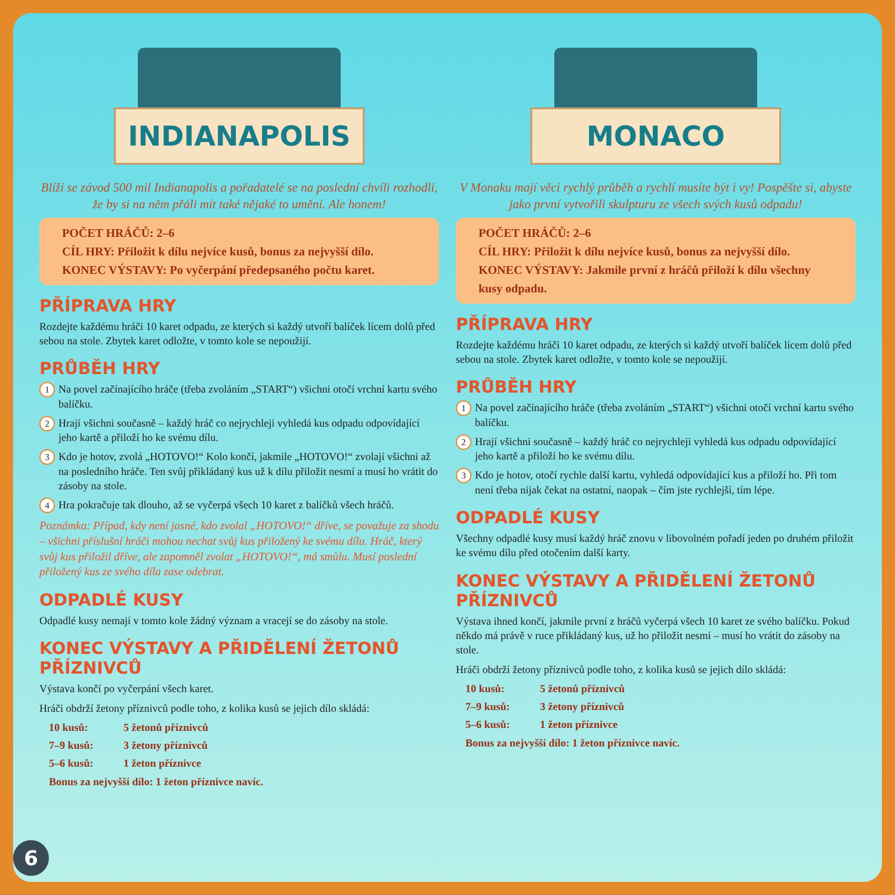INDIANAPOLIS
Blíží se závod 500 mil Indianapolis a pořadatelé se na poslední chvíli rozhodli, že by si na něm přáli mít také nějaké to umění. Ale honem!
POČET HRÁČŮ: 2–6
CÍL HRY: Přiložit k dílu nejvíce kusů, bonus za nejvyšší dílo.
KONEC VÝSTAVY: Po vyčerpání předepsaného počtu karet.
PŘÍPRAVA HRY
Rozdejte každému hráči 10 karet odpadu, ze kterých si každý utvoří balíček lícem dolů před sebou na stole. Zbytek karet odložte, v tomto kole se nepoužijí.
PRŮBĚH HRY
1
Na povel začínajícího hráče (třeba zvoláním „START“) všichni otočí vrchní kartu svého balíčku.
2
Hrají všichni současně – každý hráč co nejrychleji vyhledá kus odpadu odpovídající jeho kartě a přiloží ho ke svému dílu.
3
Kdo je hotov, zvolá „HOTOVO!“ Kolo končí, jakmile „HOTOVO!“ zvolají všichni až na posledního hráče. Ten svůj přikládaný kus už k dílu přiložit nesmí a musí ho vrátit do zásoby na stole.
4
Hra pokračuje tak dlouho, až se vyčerpá všech 10 karet z balíčků všech hráčů.
Poznámka: Případ, kdy není jasné, kdo zvolal „HOTOVO!“ dříve, se považuje za shodu – všichni příslušní hráči mohou nechat svůj kus přiložený ke svému dílu. Hráč, který svůj kus přiložil dříve, ale zapomněl zvolat „HOTOVO!“, má smůlu. Musí poslední přiložený kus ze svého díla zase odebrat.
ODPADLÉ KUSY
Odpadlé kusy nemají v tomto kole žádný význam a vracejí se do zásoby na stole.
KONEC VÝSTAVY A PŘIDĚLENÍ ŽETONŮ PŘÍZNIVCŮ
Výstava končí po vyčerpání všech karet.
Hráči obdrží žetony příznivců podle toho, z kolika kusů se jejich dílo skládá:
10 kusů: 5 žetonů příznivců
7–9 kusů: 3 žetony příznivců
5–6 kusů: 1 žeton příznivce
Bonus za nejvyšší dílo: 1 žeton příznivce navíc.
MONACO
V Monaku mají věci rychlý průběh a rychlí musíte být i vy! Pospěšte si, abyste jako první vytvořili skulpturu ze všech svých kusů odpadu!
POČET HRÁČŮ: 2–6
CÍL HRY: Přiložit k dílu nejvíce kusů, bonus za nejvyšší dílo.
KONEC VÝSTAVY: Jakmile první z hráčů přiloží k dílu všechny kusy odpadu.
PŘÍPRAVA HRY
Rozdejte každému hráči 10 karet odpadu, ze kterých si každý utvoří balíček lícem dolů před sebou na stole. Zbytek karet odložte, v tomto kole se nepoužijí.
PRŮBĚH HRY
1
Na povel začínajícího hráče (třeba zvoláním „START“) všichni otočí vrchní kartu svého balíčku.
2
Hrají všichni současně – každý hráč co nejrychleji vyhledá kus odpadu odpovídající jeho kartě a přiloží ho ke svému dílu.
3
Kdo je hotov, otočí rychle další kartu, vyhledá odpovídající kus a přiloží ho. Při tom není třeba nijak čekat na ostatní, naopak – čím jste rychlejší, tím lépe.
ODPADLÉ KUSY
Všechny odpadlé kusy musí každý hráč znovu v libovolném pořadí jeden po druhém přiložit ke svému dílu před otočením další karty.
KONEC VÝSTAVY A PŘIDĚLENÍ ŽETONŮ PŘÍZNIVCŮ
Výstava ihned končí, jakmile první z hráčů vyčerpá všech 10 karet ze svého balíčku. Pokud někdo má právě v ruce přikládaný kus, už ho přiložit nesmí – musí ho vrátit do zásoby na stole.
Hráči obdrží žetony příznivců podle toho, z kolika kusů se jejich dílo skládá:
10 kusů: 5 žetonů příznivců
7–9 kusů: 3 žetony příznivců
5–6 kusů: 1 žeton příznivce
Bonus za nejvyšší dílo: 1 žeton příznivce navíc.
6